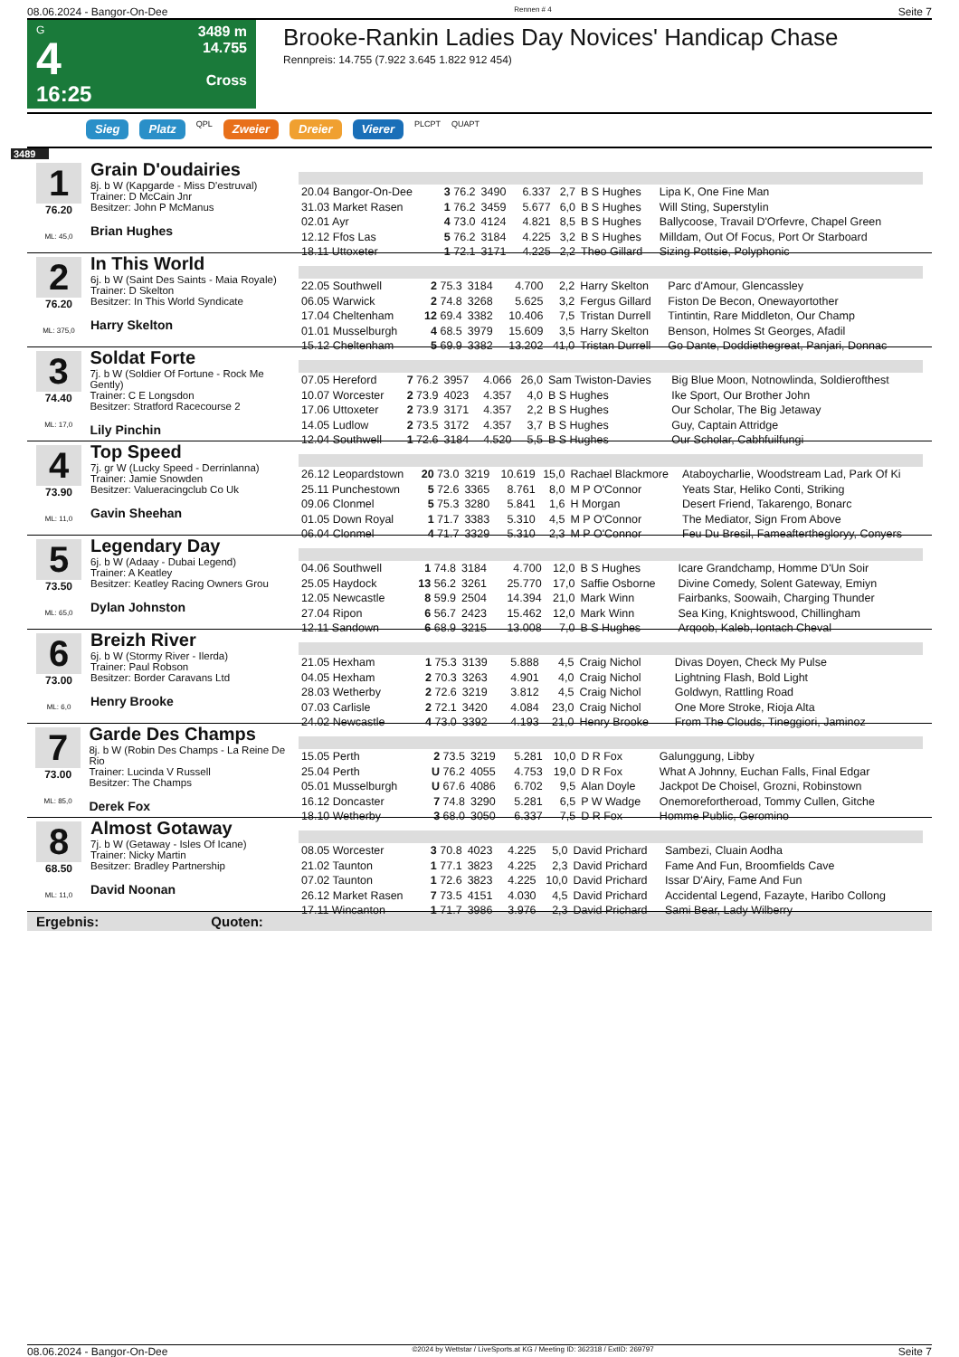08.06.2024 - Bangor-On-Dee Rennen # 4 Seite 7
G
4
16:25
3489 m
14.755
Cross
Brooke-Rankin Ladies Day Novices' Handicap Chase
Rennpreis: 14.755 (7.922 3.645 1.822 912 454)
Sieg Platz QPL Zweier Dreier Vierer PLCPT QUAPT
3489
1
76.20
ML: 45,0
Grain D'oudairies
8j. b W (Kapgarde - Miss D'estruval)
Trainer: D McCain Jnr
Besitzer: John P McManus
Brian Hughes
| 20.04 Bangor-On-Dee | 3 76.2 | 3490 | 6.337 | 2,7 | B S Hughes | Lipa K, One Fine Man |
| 31.03 Market Rasen | 1 76.2 | 3459 | 5.677 | 6,0 | B S Hughes | Will Sting, Superstylin |
| 02.01 Ayr | 4 73.0 | 4124 | 4.821 | 8,5 | B S Hughes | Ballycoose, Travail D'Orfevre, Chapel Green |
| 12.12 Ffos Las | 5 76.2 | 3184 | 4.225 | 3,2 | B S Hughes | Milldam, Out Of Focus, Port Or Starboard |
| 18.11 Uttoxeter | 1 72.1 | 3171 | 4.225 | 2,2 | Theo Gillard | Sizing Pottsie, Polyphonic |
2
76.20
ML: 375,0
In This World
6j. b W (Saint Des Saints - Maia Royale)
Trainer: D Skelton
Besitzer: In This World Syndicate
Harry Skelton
| 22.05 Southwell | 2 75.3 | 3184 | 4.700 | 2,2 | Harry Skelton | Parc d'Amour, Glencassley |
| 06.05 Warwick | 2 74.8 | 3268 | 5.625 | 3,2 | Fergus Gillard | Fiston De Becon, Onewayortother |
| 17.04 Cheltenham | 12 69.4 | 3382 | 10.406 | 7,5 | Tristan Durrell | Tintintin, Rare Middleton, Our Champ |
| 01.01 Musselburgh | 4 68.5 | 3979 | 15.609 | 3,5 | Harry Skelton | Benson, Holmes St Georges, Afadil |
| 15.12 Cheltenham | 5 69.9 | 3382 | 13.202 | 41,0 | Tristan Durrell | Go Dante, Doddiethegreat, Panjari, Donnac |
3
74.40
ML: 17,0
Soldat Forte
7j. b W (Soldier Of Fortune - Rock Me Gently)
Trainer: C E Longsdon
Besitzer: Stratford Racecourse 2
Lily Pinchin
| 07.05 Hereford | 7 76.2 | 3957 | 4.066 | 26,0 | Sam Twiston-Davies | Big Blue Moon, Notnowlinda, Soldierofthest |
| 10.07 Worcester | 2 73.9 | 4023 | 4.357 | 4,0 | B S Hughes | Ike Sport, Our Brother John |
| 17.06 Uttoxeter | 2 73.9 | 3171 | 4.357 | 2,2 | B S Hughes | Our Scholar, The Big Jetaway |
| 14.05 Ludlow | 2 73.5 | 3172 | 4.357 | 3,7 | B S Hughes | Guy, Captain Attridge |
| 12.04 Southwell | 1 72.6 | 3184 | 4.520 | 5,5 | B S Hughes | Our Scholar, Cabhfuilfungi |
4
73.90
ML: 11,0
Top Speed
7j. gr W (Lucky Speed - Derrinlanna)
Trainer: Jamie Snowden
Besitzer: Valueracingclub Co Uk
Gavin Sheehan
| 26.12 Leopardstown | 20 73.0 | 3219 | 10.619 | 15,0 | Rachael Blackmore | Ataboycharlie, Woodstream Lad, Park Of Ki |
| 25.11 Punchestown | 5 72.6 | 3365 | 8.761 | 8,0 | M P O'Connor | Yeats Star, Heliko Conti, Striking |
| 09.06 Clonmel | 5 75.3 | 3280 | 5.841 | 1,6 | H Morgan | Desert Friend, Takarengo, Bonarc |
| 01.05 Down Royal | 1 71.7 | 3383 | 5.310 | 4,5 | M P O'Connor | The Mediator, Sign From Above |
| 06.04 Clonmel | 4 71.7 | 3329 | 5.310 | 2,3 | M P O'Connor | Feu Du Bresil, Fameafterthegloryy, Conyers |
5
73.50
ML: 65,0
Legendary Day
6j. b W (Adaay - Dubai Legend)
Trainer: A Keatley
Besitzer: Keatley Racing Owners Grou
Dylan Johnston
| 04.06 Southwell | 1 74.8 | 3184 | 4.700 | 12,0 | B S Hughes | Icare Grandchamp, Homme D'Un Soir |
| 25.05 Haydock | 13 56.2 | 3261 | 25.770 | 17,0 | Saffie Osborne | Divine Comedy, Solent Gateway, Emiyn |
| 12.05 Newcastle | 8 59.9 | 2504 | 14.394 | 21,0 | Mark Winn | Fairbanks, Soowaih, Charging Thunder |
| 27.04 Ripon | 6 56.7 | 2423 | 15.462 | 12,0 | Mark Winn | Sea King, Knightswood, Chillingham |
| 12.11 Sandown | 6 68.9 | 3215 | 13.008 | 7,0 | B S Hughes | Arqoob, Kaleb, Iontach Cheval |
6
73.00
ML: 6,0
Breizh River
6j. b W (Stormy River - Ilerda)
Trainer: Paul Robson
Besitzer: Border Caravans Ltd
Henry Brooke
| 21.05 Hexham | 1 75.3 | 3139 | 5.888 | 4,5 | Craig Nichol | Divas Doyen, Check My Pulse |
| 04.05 Hexham | 2 70.3 | 3263 | 4.901 | 4,0 | Craig Nichol | Lightning Flash, Bold Light |
| 28.03 Wetherby | 2 72.6 | 3219 | 3.812 | 4,5 | Craig Nichol | Goldwyn, Rattling Road |
| 07.03 Carlisle | 2 72.1 | 3420 | 4.084 | 23,0 | Craig Nichol | One More Stroke, Rioja Alta |
| 24.02 Newcastle | 4 73.0 | 3392 | 4.193 | 21,0 | Henry Brooke | From The Clouds, Tineggiori, Jaminoz |
7
73.00
ML: 85,0
Garde Des Champs
8j. b W (Robin Des Champs - La Reine De Rio
Trainer: Lucinda V Russell
Besitzer: The Champs
Derek Fox
| 15.05 Perth | 2 73.5 | 3219 | 5.281 | 10,0 | D R Fox | Galunggung, Libby |
| 25.04 Perth | U 76.2 | 4055 | 4.753 | 19,0 | D R Fox | What A Johnny, Euchan Falls, Final Edgar |
| 05.01 Musselburgh | U 67.6 | 4086 | 6.702 | 9,5 | Alan Doyle | Jackpot De Choisel, Grozni, Robinstown |
| 16.12 Doncaster | 7 74.8 | 3290 | 5.281 | 6,5 | P W Wadge | Onemorefortheroad, Tommy Cullen, Gitche |
| 18.10 Wetherby | 3 68.0 | 3050 | 6.337 | 7,5 | D R Fox | Homme Public, Geromino |
8
68.50
ML: 11,0
Almost Gotaway
7j. b W (Getaway - Isles Of Icane)
Trainer: Nicky Martin
Besitzer: Bradley Partnership
David Noonan
| 08.05 Worcester | 3 70.8 | 4023 | 4.225 | 5,0 | David Prichard | Sambezi, Cluain Aodha |
| 21.02 Taunton | 1 77.1 | 3823 | 4.225 | 2,3 | David Prichard | Fame And Fun, Broomfields Cave |
| 07.02 Taunton | 1 72.6 | 3823 | 4.225 | 10,0 | David Prichard | Issar D'Airy, Fame And Fun |
| 26.12 Market Rasen | 7 73.5 | 4151 | 4.030 | 4,5 | David Prichard | Accidental Legend, Fazayte, Haribo Collong |
| 17.11 Wincanton | 1 71.7 | 3986 | 3.976 | 2,3 | David Prichard | Sami Bear, Lady Wilberry |
Ergebnis: Quoten:
08.06.2024 - Bangor-On-Dee ©2024 by Wettstar / LiveSports.at KG / Meeting ID: 362318 / ExtID: 269797 Seite 7